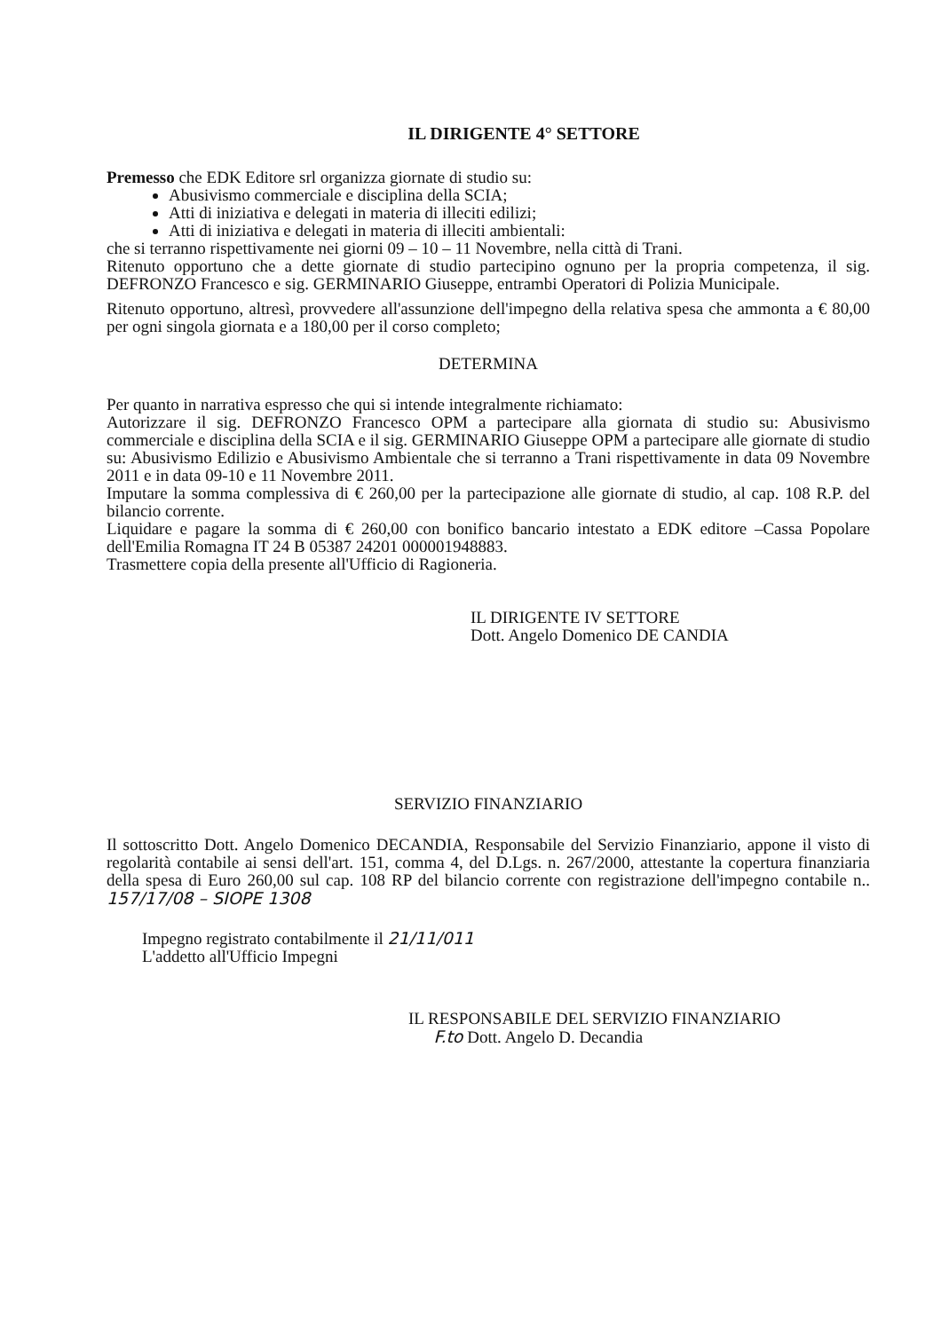IL DIRIGENTE 4° SETTORE
Premesso che EDK Editore srl organizza giornate di studio su:
Abusivismo commerciale e disciplina della SCIA;
Atti di iniziativa e delegati in materia di illeciti edilizi;
Atti di iniziativa e delegati in materia di illeciti ambientali:
che si terranno rispettivamente nei giorni 09 – 10 – 11 Novembre, nella città di Trani.
Ritenuto opportuno che a dette giornate di studio partecipino ognuno per la propria competenza, il sig. DEFRONZO Francesco e sig. GERMINARIO Giuseppe, entrambi Operatori di Polizia Municipale.
Ritenuto opportuno, altresì, provvedere all'assunzione dell'impegno della relativa spesa che ammonta a € 80,00 per ogni singola giornata e a 180,00 per il corso completo;
DETERMINA
Per quanto in narrativa espresso che qui si intende integralmente richiamato:
Autorizzare il sig. DEFRONZO Francesco OPM a partecipare alla giornata di studio su: Abusivismo commerciale e disciplina della SCIA e il sig. GERMINARIO Giuseppe OPM a partecipare alle giornate di studio su: Abusivismo Edilizio e Abusivismo Ambientale che si terranno a Trani rispettivamente in data 09 Novembre 2011 e in data 09-10 e 11 Novembre 2011.
Imputare la somma complessiva di € 260,00 per la partecipazione alle giornate di studio, al cap. 108 R.P. del bilancio corrente.
Liquidare e pagare la somma di € 260,00 con bonifico bancario intestato a EDK editore –Cassa Popolare dell'Emilia Romagna IT 24 B 05387 24201 000001948883.
Trasmettere copia della presente all'Ufficio di Ragioneria.
IL DIRIGENTE IV SETTORE
Dott. Angelo Domenico DE CANDIA
SERVIZIO FINANZIARIO
Il sottoscritto Dott. Angelo Domenico DECANDIA, Responsabile del Servizio Finanziario, appone il visto di regolarità contabile ai sensi dell'art. 151, comma 4, del D.Lgs. n. 267/2000, attestante la copertura finanziaria della spesa di Euro 260,00 sul cap. 108 RP del bilancio corrente con registrazione dell'impegno contabile n.. 157/17/08 – SIOPE 1308
Impegno registrato contabilmente il 21/11/011
L'addetto all'Ufficio Impegni
IL RESPONSABILE DEL SERVIZIO FINANZIARIO
F.to Dott. Angelo D. Decandia